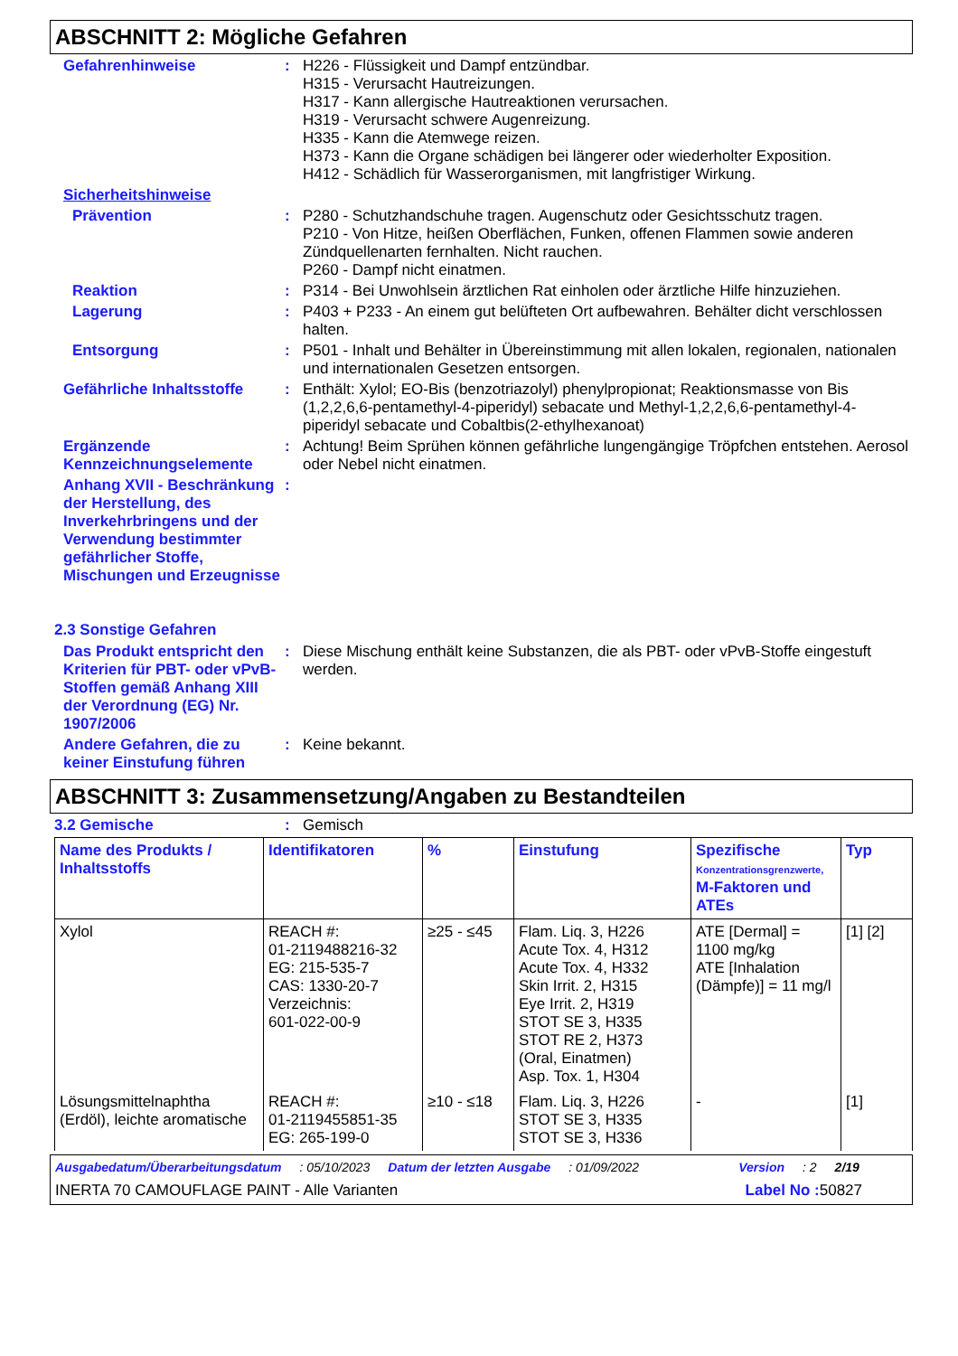ABSCHNITT 2: Mögliche Gefahren
Gefahrenhinweise :
H226 - Flüssigkeit und Dampf entzündbar.
H315 - Verursacht Hautreizungen.
H317 - Kann allergische Hautreaktionen verursachen.
H319 - Verursacht schwere Augenreizung.
H335 - Kann die Atemwege reizen.
H373 - Kann die Organe schädigen bei längerer oder wiederholter Exposition.
H412 - Schädlich für Wasserorganismen, mit langfristiger Wirkung.
Sicherheitshinweise
Prävention :
P280 - Schutzhandschuhe tragen. Augenschutz oder Gesichtsschutz tragen.
P210 - Von Hitze, heißen Oberflächen, Funken, offenen Flammen sowie anderen Zündquellenarten fernhalten. Nicht rauchen.
P260 - Dampf nicht einatmen.
Reaktion :
P314 - Bei Unwohlsein ärztlichen Rat einholen oder ärztliche Hilfe hinzuziehen.
Lagerung :
P403 + P233 - An einem gut belüfteten Ort aufbewahren. Behälter dicht verschlossen halten.
Entsorgung :
P501 - Inhalt und Behälter in Übereinstimmung mit allen lokalen, regionalen, nationalen und internationalen Gesetzen entsorgen.
Gefährliche Inhaltsstoffe
:
Enthält: Xylol; EO-Bis (benzotriazolyl) phenylpropionat; Reaktionsmasse von Bis (1,2,2,6,6-pentamethyl-4-piperidyl) sebacate und Methyl-1,2,2,6,6-pentamethyl-4-piperidyl sebacate und Cobaltbis(2-ethylhexanoat)
Ergänzende Kennzeichnungselemente
:
Achtung! Beim Sprühen können gefährliche lungengängige Tröpfchen entstehen. Aerosol oder Nebel nicht einatmen.
Anhang XVII - Beschränkung der Herstellung, des Inverkehrbringens und der Verwendung bestimmter gefährlicher Stoffe, Mischungen und Erzeugnisse
:
2.3 Sonstige Gefahren
Das Produkt entspricht den Kriterien für PBT- oder vPvB-Stoffen gemäß Anhang XIII der Verordnung (EG) Nr. 1907/2006
:
Diese Mischung enthält keine Substanzen, die als PBT- oder vPvB-Stoffe eingestuft werden.
Andere Gefahren, die zu keiner Einstufung führen
:
Keine bekannt.
ABSCHNITT 3: Zusammensetzung/Angaben zu Bestandteilen
3.2 Gemische :
Gemisch
| Name des Produkts / Inhaltsstoffs | Identifikatoren | % | Einstufung | Spezifische Konzentrationsgrenzwerte, M-Faktoren und ATEs | Typ |
| --- | --- | --- | --- | --- | --- |
| Xylol | REACH #: 01-2119488216-32 EG: 215-535-7 CAS: 1330-20-7 Verzeichnis: 601-022-00-9 | ≥25 - ≤45 | Flam. Liq. 3, H226 Acute Tox. 4, H312 Acute Tox. 4, H332 Skin Irrit. 2, H315 Eye Irrit. 2, H319 STOT SE 3, H335 STOT RE 2, H373 (Oral, Einatmen) Asp. Tox. 1, H304 | ATE [Dermal] = 1100 mg/kg ATE [Inhalation (Dämpfe)] = 11 mg/l | [1] [2] |
| Lösungsmittelnaphtha (Erdöl), leichte aromatische | REACH #: 01-2119455851-35 EG: 265-199-0 | ≥10 - ≤18 | Flam. Liq. 3, H226 STOT SE 3, H335 STOT SE 3, H336 | - | [1] |
Ausgabedatum/Überarbeitungsdatum: 05/10/2023 Datum der letzten Ausgabe: 01/09/2022 Version: 2 2/19
INERTA 70 CAMOUFLAGE PAINT - Alle Varianten Label No : 50827